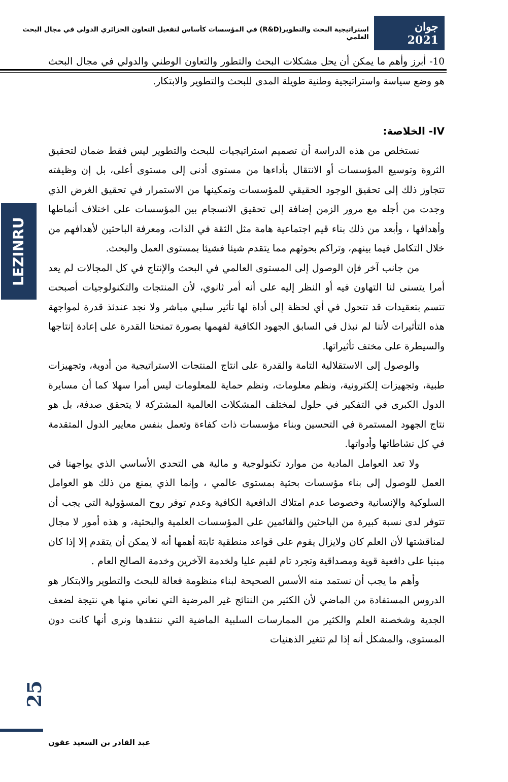جوان 2021 استراتيجية البحث والتطوير(R&D) في المؤسسات كأساس لتفعيل التعاون الجزائري الدولي في مجال البحث العلمي
LEZINRU
10- أبرز وأهم ما يمكن أن يحل مشكلات البحث والتطور والتعاون الوطني والدولي في مجال البحث هو وضع سياسة واستراتيجية وطنية طويلة المدى للبحث والتطوير والابتكار.
IV- الخلاصة:
نستخلص من هذه الدراسة أن تصميم استراتيجيات للبحث والتطوير ليس فقط ضمان لتحقيق الثروة وتوسيع المؤسسات أو الانتقال بأداءها من مستوى أدنى إلى مستوى أعلى، بل إن وظيفته تتجاوز ذلك إلى تحقيق الوجود الحقيقي للمؤسسات وتمكينها من الاستمرار في تحقيق الغرض الذي وجدت من أجله مع مرور الزمن إضافة إلى تحقيق الانسجام بين المؤسسات على اختلاف أنماطها وأهدافها ، وأبعد من ذلك بناء قيم اجتماعية هامة مثل الثقة في الذات، ومعرفة الباحثين لأهدافهم من خلال التكامل فيما بينهم، وتراكم بحوثهم مما يتقدم شيئا فشيئا بمستوى العمل والبحث.
من جانب آخر فإن الوصول إلى المستوى العالمي في البحث والإنتاج في كل المجالات لم يعد أمرا يتسنى لنا التهاون فيه أو النظر إليه على أنه أمر ثانوي، لأن المنتجات والتكنولوجيات أصبحت تتسم بتعقيدات قد تتحول في أي لحظة إلى أداة لها تأثير سلبي مباشر ولا نجد عندئذ قدرة لمواجهة هذه التأثيرات لأننا لم نبذل في السابق الجهود الكافية لفهمها بصورة تمنحنا القدرة على إعادة إنتاجها والسيطرة على مختف تأثيراتها.
والوصول إلى الاستقلالية التامة والقدرة على انتاج المنتجات الاستراتيجية من أدوية، وتجهيزات طبية، وتجهيزات إلكترونية، ونظم معلومات، ونظم حماية للمعلومات ليس أمرا سهلا كما أن مسايرة الدول الكبرى في التفكير في حلول لمختلف المشكلات العالمية المشتركة لا يتحقق صدفة، بل هو نتاج الجهود المستمرة في التحسين وبناء مؤسسات ذات كفاءة وتعمل بنفس معايير الدول المتقدمة في كل نشاطاتها وأدواتها.
ولا تعد العوامل المادية من موارد تكنولوجية و مالية هي التحدي الأساسي الذي يواجهنا في العمل للوصول إلى بناء مؤسسات بحثية بمستوى عالمي ، وإنما الذي يمنع من ذلك هو العوامل السلوكية والإنسانية وخصوصا عدم امتلاك الدافعية الكافية وعدم توفر روح المسؤولية التي يجب أن تتوفر لدى نسبة كبيرة من الباحثين والقائمين على المؤسسات العلمية والبحثية، و هذه أمور لا مجال لمناقشتها لأن العلم كان ولايزال يقوم على قواعد منطقية ثابتة أهمها أنه لا يمكن أن يتقدم إلا إذا كان مبنيا على دافعية قوية ومصداقية وتجرد تام لقيم عليا ولخدمة الآخرين وخدمة الصالح العام .
وأهم ما يجب أن نستمد منه الأسس الصحيحة لبناء منظومة فعالة للبحث والتطوير والابتكار هو الدروس المستفادة من الماضي لأن الكثير من النتائج غير المرضية التي نعاني منها هي نتيجة لضعف الجدية وشخصنة العلم والكثير من الممارسات السلبية الماضية التي ننتقدها ونرى أنها كانت دون المستوى، والمشكل أنه إذا لم تتغير الذهنيات
25
عبد القادر بن السعيد عقون